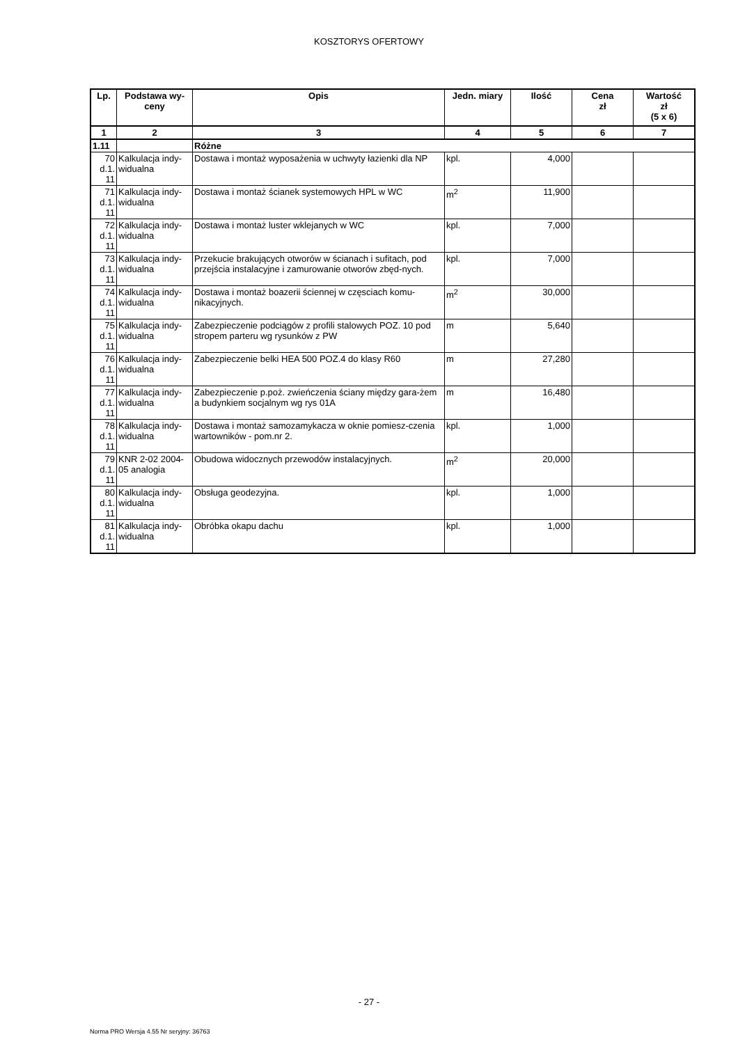KOSZTORYS OFERTOWY
| Lp. | Podstawa wy- ceny | Opis | Jedn. miary | Ilość | Cena zł | Wartość zł (5 x 6) |
| --- | --- | --- | --- | --- | --- | --- |
| 1 | 2 | 3 | 4 | 5 | 6 | 7 |
| 1.11 | | Różne | | | | |
| 70 d.1. 11 | Kalkulacja indy-widualna | Dostawa i montaż wyposażenia w uchwyty łazienki dla NP | kpl. | 4,000 | | |
| 71 d.1. 11 | Kalkulacja indy-widualna | Dostawa i montaż ścianek systemowych HPL w WC | m<sup>2</sup> | 11,900 | | |
| 72 d.1. 11 | Kalkulacja indy-widualna | Dostawa i montaż luster wklejanych w WC | kpl. | 7,000 | | |
| 73 d.1. 11 | Kalkulacja indy-widualna | Przekucie brakujących otworów w ścianach i sufitach, pod przejścia instalacyjne i zamurowanie otworów zbęd-nych. | kpl. | 7,000 | | |
| 74 d.1. 11 | Kalkulacja indy-widualna | Dostawa i montaż boazerii ściennej w częsciach komu-nikacyjnych. | m<sup>2</sup> | 30,000 | | |
| 75 d.1. 11 | Kalkulacja indy-widualna | Zabezpieczenie podciągów z profili stalowych POZ. 10 pod stropem parteru wg rysunków z PW | m | 5,640 | | |
| 76 d.1. 11 | Kalkulacja indy-widualna | Zabezpieczenie belki HEA 500 POZ.4 do klasy R60 | m | 27,280 | | |
| 77 d.1. 11 | Kalkulacja indy-widualna | Zabezpieczenie p.poż. zwieńczenia ściany między gara-żem a budynkiem socjalnym wg rys 01A | m | 16,480 | | |
| 78 d.1. 11 | Kalkulacja indy-widualna | Dostawa i montaż samozamykacza w oknie pomiesz-czenia wartowników - pom.nr 2. | kpl. | 1,000 | | |
| 79 d.1. 11 | KNR 2-02 2004-05 analogia | Obudowa widocznych przewodów instalacyjnych. | m<sup>2</sup> | 20,000 | | |
| 80 d.1. 11 | Kalkulacja indy-widualna | Obsługa geodezyjna. | kpl. | 1,000 | | |
| 81 d.1. 11 | Kalkulacja indy-widualna | Obróbka okapu dachu | kpl. | 1,000 | | |
- 27 -
Norma PRO Wersja 4.55 Nr seryjny: 36763